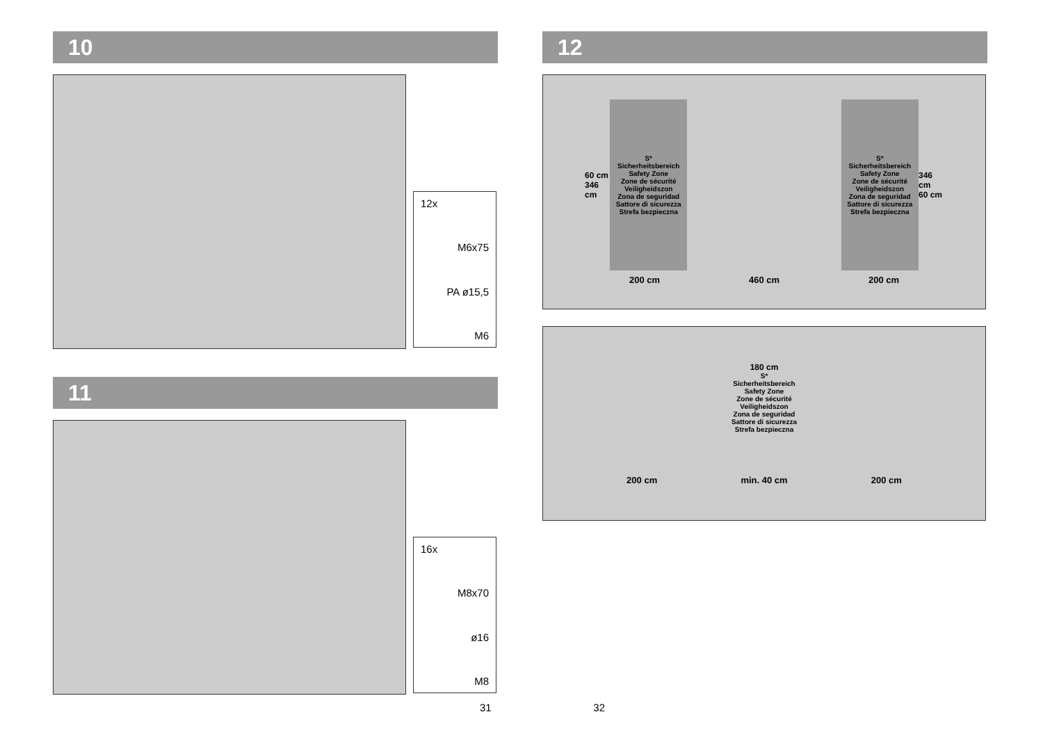10
12x
M6x75
PA ø15,5
M6
11
16x
M8x70
ø16
M8
12
60 cm
346 cm
S*
Sicherheitsbereich
Safety Zone
Zone de sécurité
Veiligheidszon
Zona de seguridad
Sattore di sicurezza
Strefa bezpieczna
S*
Sicherheitsbereich
Safety Zone
Zone de sécurité
Veiligheidszon
Zona de seguridad
Sattore di sicurezza
Strefa bezpieczna
346 cm
60 cm
200 cm 460 cm 200 cm
180 cm
S*
Sicherheitsbereich
Safety Zone
Zone de sécurité
Veiligheidszon
Zona de seguridad
Sattore di sicurezza
Strefa bezpieczna
200 cm min. 40 cm 200 cm
31 32